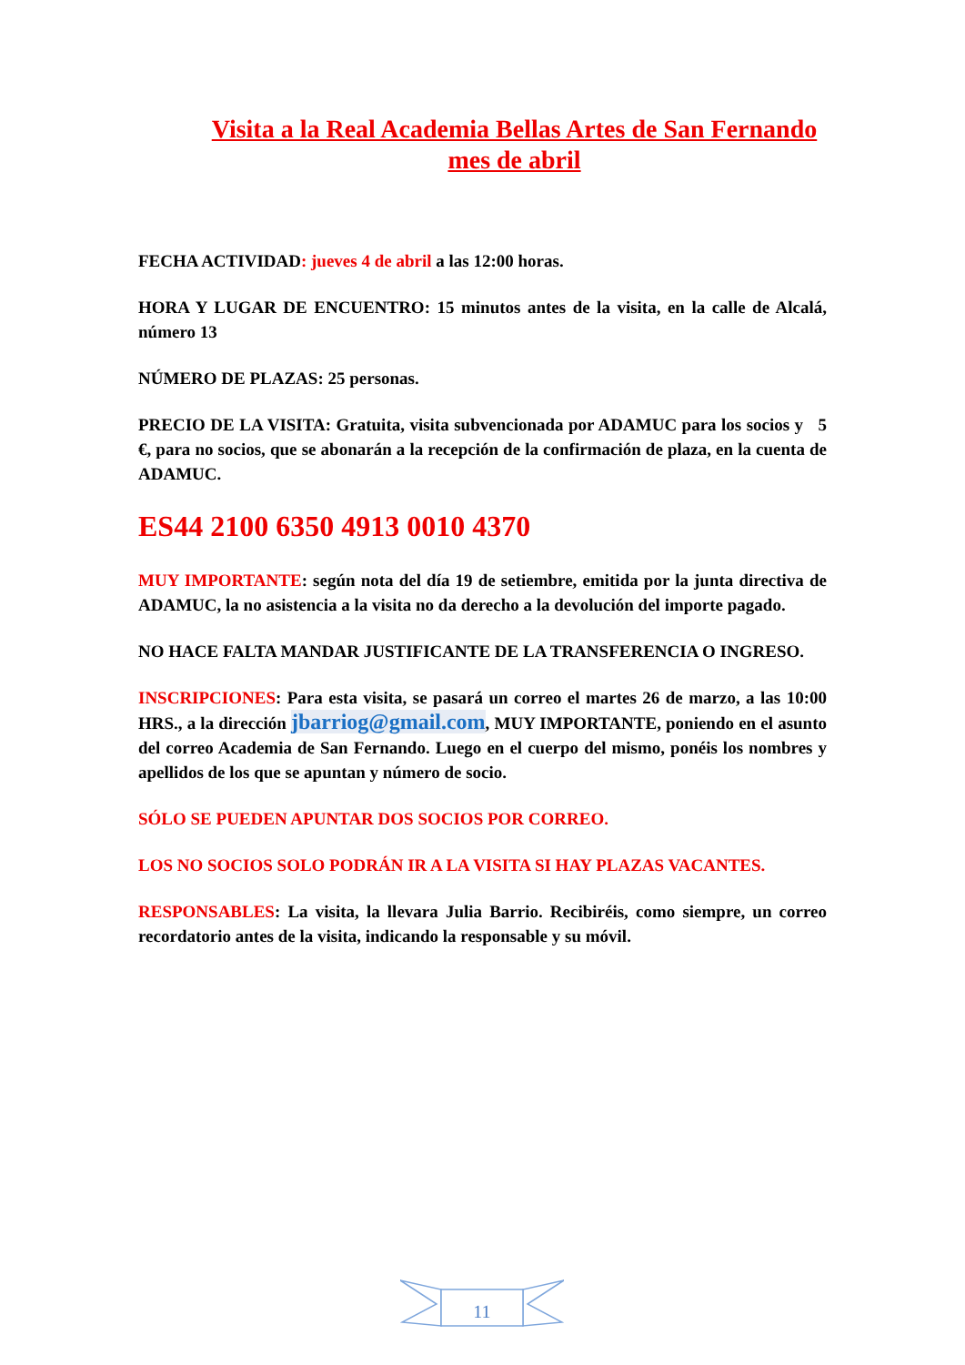Visita a la Real Academia Bellas Artes de San Fernando
mes de abril
FECHA ACTIVIDAD: jueves 4 de abril a las 12:00 horas.
HORA Y LUGAR DE ENCUENTRO: 15 minutos antes de la visita, en la calle de Alcalá, número 13
NÚMERO DE PLAZAS: 25 personas.
PRECIO DE LA VISITA: Gratuita, visita subvencionada por ADAMUC para los socios y 5 €, para no socios, que se abonarán a la recepción de la confirmación de plaza, en la cuenta de ADAMUC.
ES44 2100 6350 4913 0010 4370
MUY IMPORTANTE: según nota del día 19 de setiembre, emitida por la junta directiva de ADAMUC, la no asistencia a la visita no da derecho a la devolución del importe pagado.
NO HACE FALTA MANDAR JUSTIFICANTE DE LA TRANSFERENCIA O INGRESO.
INSCRIPCIONES: Para esta visita, se pasará un correo el martes 26 de marzo, a las 10:00 HRS., a la dirección jbarriog@gmail.com, MUY IMPORTANTE, poniendo en el asunto del correo Academia de San Fernando. Luego en el cuerpo del mismo, ponéis los nombres y apellidos de los que se apuntan y número de socio.
SÓLO SE PUEDEN APUNTAR DOS SOCIOS POR CORREO.
LOS NO SOCIOS SOLO PODRÁN IR A LA VISITA SI HAY PLAZAS VACANTES.
RESPONSABLES: La visita, la llevara Julia Barrio. Recibiréis, como siempre, un correo recordatorio antes de la visita, indicando la responsable y su móvil.
11